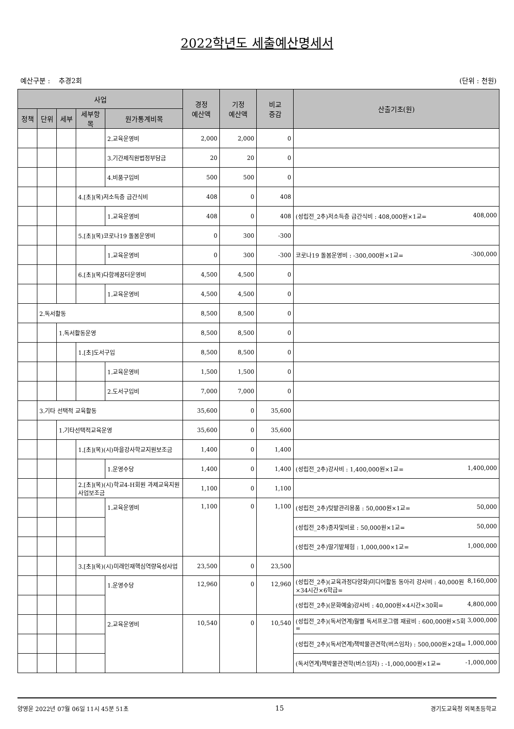2022학년도 세출예산명세서
예산구분 : 추경2회 (단위 : 천원)
| 사업 | | | | | 경정 예산액 | 기정 예산액 | 비교 증감 | 산출기초(원) |
| --- | --- | --- | --- | --- | --- | --- | --- | --- |
| 정책 | 단위 | 세부 | 세부항목 | 원가통계비목 | | | | |
| | | | | 2.교육운영비 | 2,000 | 2,000 | 0 | |
| | | | | 3.기간제직원법정부담금 | 20 | 20 | 0 | |
| | | | | 4.비품구입비 | 500 | 500 | 0 | |
| | | | 4.[초](목)저소득층 급간식비 | | 408 | 0 | 408 | |
| | | | | 1.교육운영비 | 408 | 0 | 408 | (성립전_2추)저소득층 급간식비 : 408,000원×1교= 408,000 |
| | | | 5.[초](목)코로나19 돌봄운영비 | | 0 | 300 | -300 | |
| | | | | 1.교육운영비 | 0 | 300 | -300 | 코로나19 돌봄운영비 : -300,000원×1교= -300,000 |
| | | | 6.[초](목)다함께꿈터운영비 | | 4,500 | 4,500 | 0 | |
| | | | | 1.교육운영비 | 4,500 | 4,500 | 0 | |
| | 2.독서활동 | | | | 8,500 | 8,500 | 0 | |
| | | 1.독서활동운영 | | | 8,500 | 8,500 | 0 | |
| | | | 1.[초]도서구입 | | 8,500 | 8,500 | 0 | |
| | | | | 1.교육운영비 | 1,500 | 1,500 | 0 | |
| | | | | 2.도서구입비 | 7,000 | 7,000 | 0 | |
| | 3.기타 선택적 교육활동 | | | | 35,600 | 0 | 35,600 | |
| | | 1.기타선택적교육운영 | | | 35,600 | 0 | 35,600 | |
| | | | 1.[초](목)(시)마을강사학교지원보조금 | | 1,400 | 0 | 1,400 | |
| | | | | 1.운영수당 | 1,400 | 0 | 1,400 | (성립전_2추)강사비 : 1,400,000원×1교= 1,400,000 |
| | | | 2.[초](목)(시)학교4-H회원 과제교육지원사업보조금 | | 1,100 | 0 | 1,100 | |
| | | | | 1.교육운영비 | 1,100 | 0 | 1,100 | (성립전_2추)텃밭관리용품 : 50,000원×1교= 50,000 |
| | | | | | | | | (성립전_2추)종자및비료 : 50,000원×1교= 50,000 |
| | | | | | | | | (성립전_2추)딸기밭체험 : 1,000,000×1교= 1,000,000 |
| | | | 3.[초](목)(시)미래인재핵심역량육성사업 | | 23,500 | 0 | 23,500 | |
| | | | | 1.운영수당 | 12,960 | 0 | 12,960 | (성립전_2추)(교육과정다양화)미디어활동 동아리 강사비 : 40,000원×34시간×6학급= 8,160,000 |
| | | | | | | | | (성립전_2추)(문화예술)강사비 : 40,000원×4시간×30회= 4,800,000 |
| | | | | 2.교육운영비 | 10,540 | 0 | 10,540 | (성립전_2추)(독서연계)월별 독서프로그램 재료비 : 600,000원×5회= 3,000,000 |
| | | | | | | | | (성립전_2추)(독서연계)책박물관견학(버스임차) : 500,000원×2대= 1,000,000 |
| | | | | | | | | (독서연계)책박물관견학(버스임차) : -1,000,000원×1교= -1,000,000 |
양영윤 2022년 07월 06일 11시 45분 51초 15 경기도교육청 외북초등학교